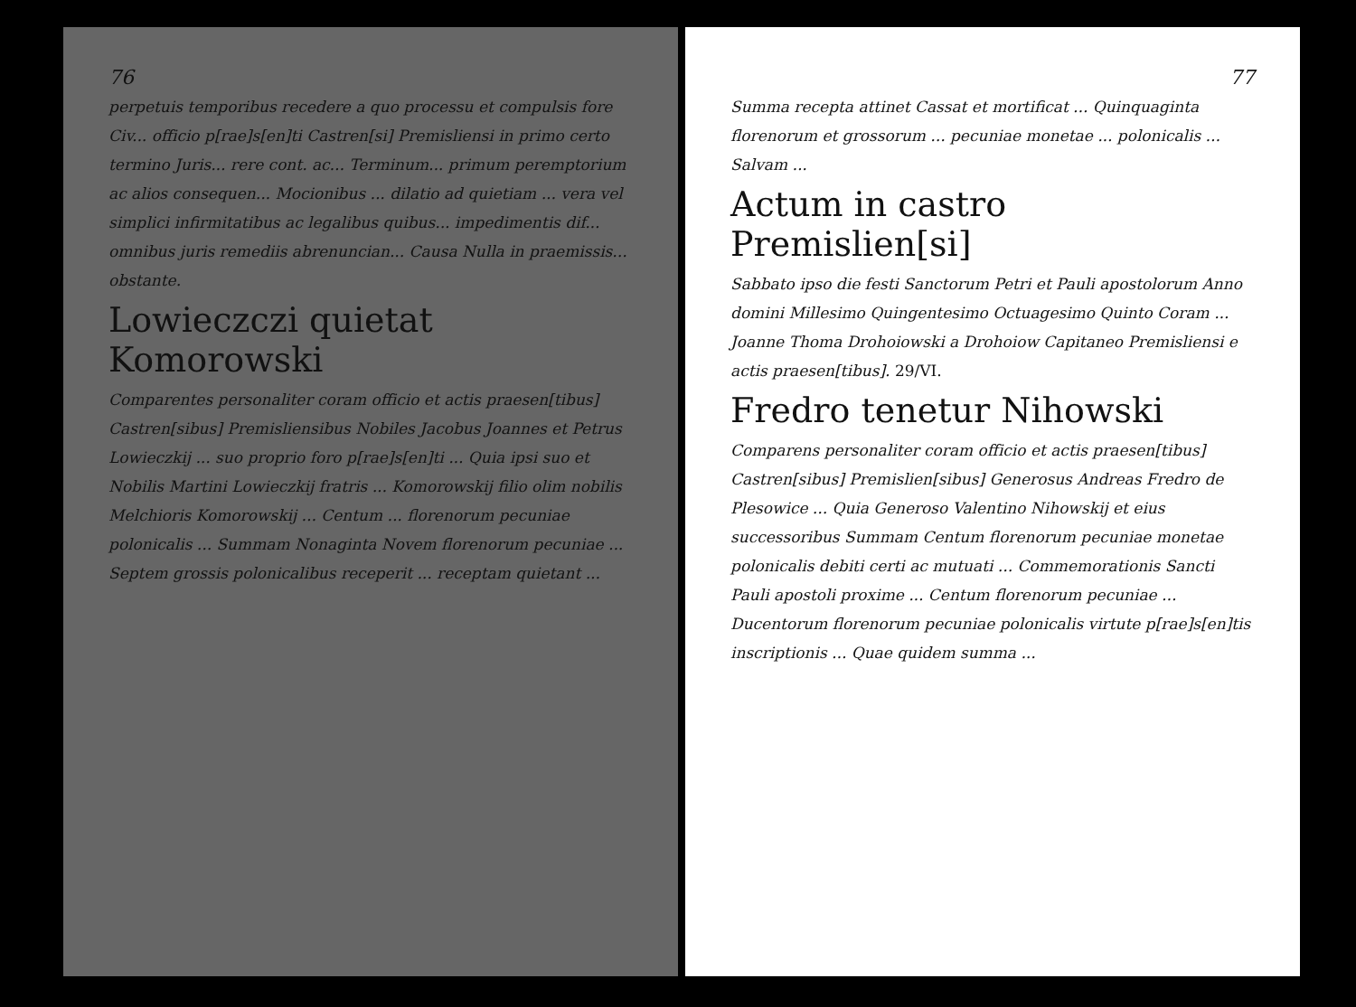76
perpetuis temporibus recedere a quo processu et compulsis fore Civ... officio p[rae]s[en]ti Castren[si] Premisliensi in primo certo termino Juris... rere cont. ac... Terminum... primum peremptorium ac alios consequen... Mocionibus ... dilatio ad quietiam ... vera vel simplici infirmitatibus ac legalibus quibus... impedimentis dif... omnibus juris remediis abrenuncian... Causa Nulla in praemissis... obstante.
Lowieczczi quietat Komorowski
Comparentes personaliter coram officio et actis praesen[tibus] Castren[sibus] Premisliensibus Nobiles Jacobus Joannes et Petrus Lowieczkij ... suo proprio foro p[rae]s[en]ti ... Quia ipsi suo et Nobilis Martini Lowieczkij fratris ... Komorowskij filio olim nobilis Melchioris Komorowskij ... Centum ... florenorum pecuniae polonicalis ... Summam Nonaginta Novem florenorum pecuniae ... Septem grossis polonicalibus receperit ... receptam quietant ...
77
Summa recepta attinet Cassat et mortificat ... Quinquaginta florenorum et grossorum ... pecuniae monetae ... polonicalis ... Salvam ...
Actum in castro Premislien[si]
Sabbato ipso die festi Sanctorum Petri et Pauli apostolorum Anno domini Millesimo Quingentesimo Octuagesimo Quinto Coram ... Joanne Thoma Drohoiowski a Drohoiow Capitaneo Premisliensi e actis praesen[tibus]. 29/VI.
Fredro tenetur Nihowski
Comparens personaliter coram officio et actis praesen[tibus] Castren[sibus] Premislien[sibus] Generosus Andreas Fredro de Plesowice ... Quia Generoso Valentino Nihowskij et eius successoribus Summam Centum florenorum pecuniae monetae polonicalis debiti certi ac mutuati ... Commemorationis Sancti Pauli apostoli proxime ... Centum florenorum pecuniae ... Ducentorum florenorum pecuniae polonicalis virtute p[rae]s[en]tis inscriptionis ... Quae quidem summa ...